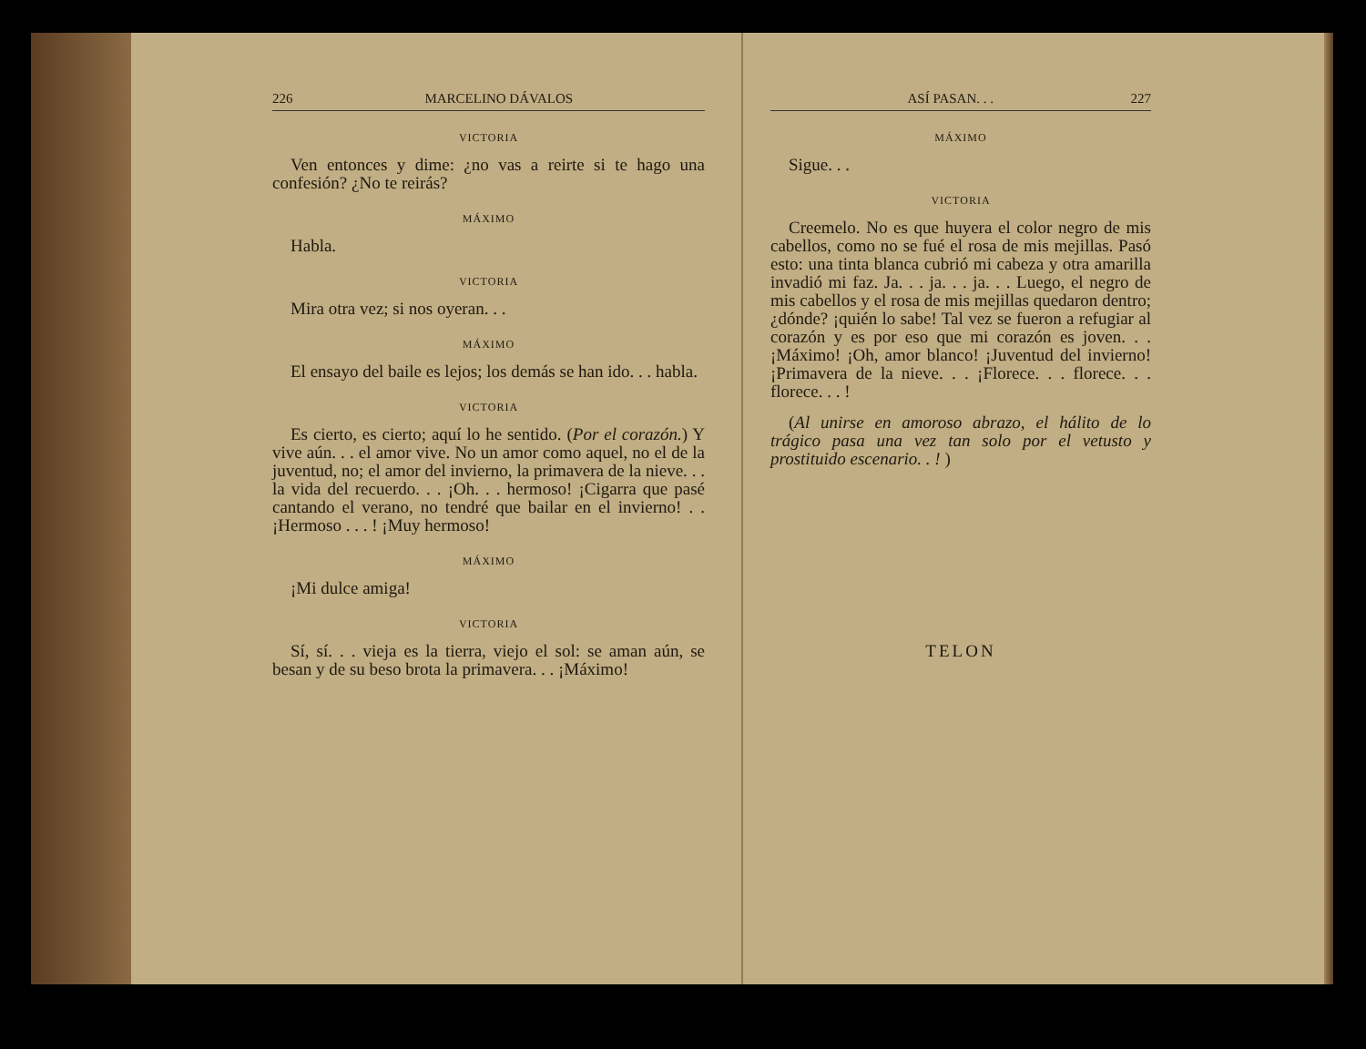226 MARCELINO DÁVALOS
VICTORIA
Ven entonces y dime: ¿no vas a reirte si te hago una confesión? ¿No te reirás?
MÁXIMO
Habla.
VICTORIA
Mira otra vez; si nos oyeran. . .
MÁXIMO
El ensayo del baile es lejos; los demás se han ido. . . habla.
VICTORIA
Es cierto, es cierto; aquí lo he sentido. (Por el corazón.) Y vive aún. . . el amor vive. No un amor como aquel, no el de la juventud, no; el amor del invierno, la primavera de la nieve. . . la vida del recuerdo. . . ¡Oh. . . hermoso! ¡Cigarra que pasé cantando el verano, no tendré que bailar en el invierno! . . ¡Hermoso . . . ! ¡Muy hermoso!
MÁXIMO
¡Mi dulce amiga!
VICTORIA
Sí, sí. . . vieja es la tierra, viejo el sol: se aman aún, se besan y de su beso brota la primavera. . . ¡Máximo!
ASÍ PASAN. . . 227
MÁXIMO
Sigue. . .
VICTORIA
Creemelo. No es que huyera el color negro de mis cabellos, como no se fué el rosa de mis mejillas. Pasó esto: una tinta blanca cubrió mi cabeza y otra amarilla invadió mi faz. Ja. . . ja. . . ja. . . Luego, el negro de mis cabellos y el rosa de mis mejillas quedaron dentro; ¿dónde? ¡quién lo sabe! Tal vez se fueron a refugiar al corazón y es por eso que mi corazón es joven. . . ¡Máximo! ¡Oh, amor blanco! ¡Juventud del invierno! ¡Primavera de la nieve. . . ¡Florece. . . florece. . . florece. . . !
(Al unirse en amoroso abrazo, el hálito de lo trágico pasa una vez tan solo por el vetusto y prostituido escenario. . ! )
TELON